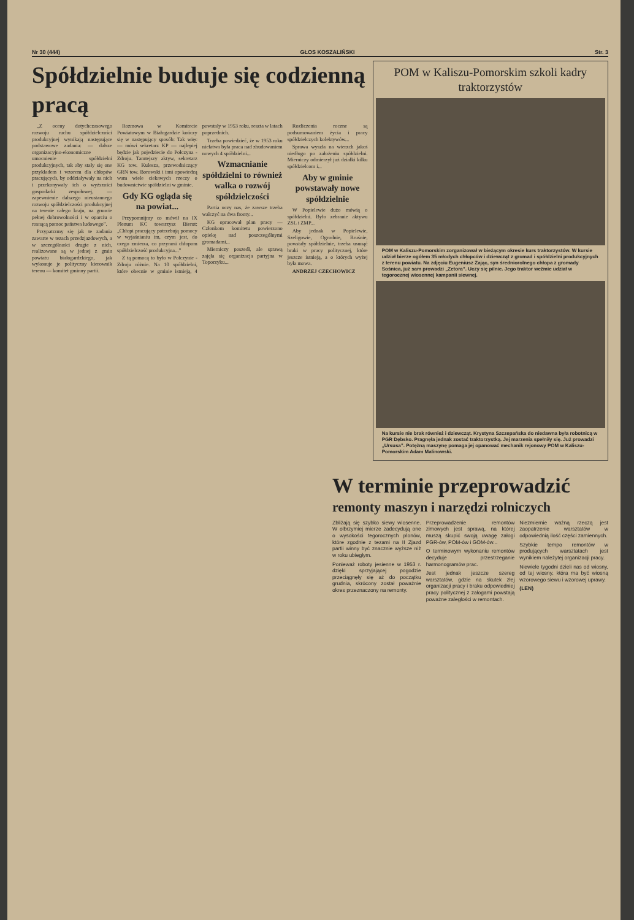Nr 30 (444) GŁOS KOSZALIŃSKI Str. 3
Spółdzielnie buduje się codzienną pracą
„Z oceny dotychczasowego rozwoju ruchu spółdzielczości produkcyjnej wynikają następujące podstawowe zadania: — dalsze organizacyjno-ekonomiczne umocnienie spółdzielni produkcyjnych, tak aby stały się one przykładem i wzorem dla chłopów pracujących, by oddziaływały na nich i przekonywały ich o wyższości gospodarki zespołowej, — zapewnienie dalszego nieustannego rozwoju spółdzielczości produkcyjnej na terenie całego kraju, na gruncie pełnej dobrowolności i w oparciu o rosnącą pomoc państwa ludowego”.
Przypatrzmy się jak te zadania zawarte w tezach przedzjazdowych, a w szczególności drugie z nich, realizowane są w jednej z gmin powiatu białogardzkiego, jak wykonuje je polityczny kierownik terenu — komitet gminny partii.
Rozmowa w Komitecie Powiatowym w Białogardzie kończy się w następujący sposób: Tak więc — mówi sekretarz KP — najlepiej będzie jak pojedziecie do Połczyna - Zdroju. Tamtejszy aktyw, sekretarz KG tow. Kulesza, przewodniczący GRN tow. Borowski i inni opowiedzą wam wiele ciekawych rzeczy o budownictwie spółdzielni w gminie.
Gdy KG ogląda się na powiat...
Przypomnijmy co mówił na IX Plenum KC towarzysz Bierut: „Chłopi pracujący potrzebują pomocy w wyjaśnianiu im, czym jest, do czego zmierza, co przynosi chłopom spółdzielczość produkcyjna...”
Z tą pomocą to było w Połczynie - Zdroju różnie. Na 10 spółdzielni, które obecnie w gminie istnieją, 4 powstały w 1953 roku, reszta w latach poprzednich.
Trzeba powiedzieć, że w 1953 roku niełatwa była praca nad zbudowaniem nowych 4 spółdzielni...
Wzmacnianie spółdzielni to również walka o rozwój spółdzielczości
Partia uczy nas, że zawsze trzeba walczyć na dwa fronty...
KG opracował plan pracy — Członkom komitetu powierzono opiekę nad poszczególnymi gromadami...
Mierniczy poszedł, ale sprawą zajęła się organizacja partyjna w Toporzyku...
Rozliczenia roczne są podsumowaniem życia i pracy spółdzielczych kolektywów...
Sprawa wyszła na wierzch jakoś niedługo po założeniu spółdzielni. Mierniczy odmierzył już działki kilku spółdzielcom i...
Aby w gminie powstawały nowe spółdzielnie
W Popielewie dużo mówią o spółdzielni. Było zebranie aktywu ZSL i ZMP...
Aby jednak w Popielewie, Szeligowie, Ogrodnie, Bruśnie, powstały spółdzielnie, trzeba usunąć braki w pracy politycznej, które jeszcze istnieją, a o których wyżej była mowa.
ANDRZEJ CZECHOWICZ
POM w Kaliszu-Pomorskim szkoli kadry traktorzystów
POM w Kaliszu-Pomorskim zorganizował w bieżącym okresie kurs traktorzystów. W kursie udział bierze ogółem 35 młodych chłopców i dziewcząt z gromad i spółdzielni produkcyjnych z terenu powiatu. Na zdjęciu Eugeniusz Zając, syn średniorolnego chłopa z gromady Sośnica, już sam prowadzi „Zetora”. Uczy się pilnie. Jego traktor weźmie udział w tegorocznej wiosennej kampanii siewnej.
Na kursie nie brak również i dziewcząt. Krystyna Szczepańska do niedawna była robotnicą w PGR Dębsko. Pragnęła jednak zostać traktorzystką. Jej marzenia spełniły się. Już prowadzi „Ursusa”. Potężną maszynę pomaga jej opanować mechanik rejonowy POM w Kaliszu-Pomorskim Adam Malinowski.
W terminie przeprowadzić
remonty maszyn i narzędzi rolniczych
Zbliżają się szybko siewy wiosenne. W olbrzymiej mierze zadecydują one o wysokości tegorocznych plonów, które zgodnie z tezami na II Zjazd partii winny być znacznie wyższe niż w roku ubiegłym.
Ponieważ roboty jesienne w 1953 r. dzięki sprzyjającej pogodzie przeciągnęły się aż do początku grudnia, skrócony został poważnie okres przeznaczony na remonty.
Przeprowadzenie remontów zimowych jest sprawą, na której muszą skupić swoją uwagę załogi PGR-ów, POM-ów i GOM-ów...
O terminowym wykonaniu remontów decyduje przestrzeganie harmonogramów prac.
Jest jednak jeszcze szereg warsztatów, gdzie na skutek złej organizacji pracy i braku odpowiedniej pracy politycznej z załogami powstają poważne zaległości w remontach.
Niezmiernie ważną rzeczą jest zaopatrzenie warsztatów w odpowiednią ilość części zamiennych.
Szybkie tempo remontów w produjących warsztatach jest wynikiem należytej organizacji pracy.
Niewiele tygodni dzieli nas od wiosny, od tej wiosny, która ma być wiosną wzorowego siewu i wzorowej uprawy.
(LEN)